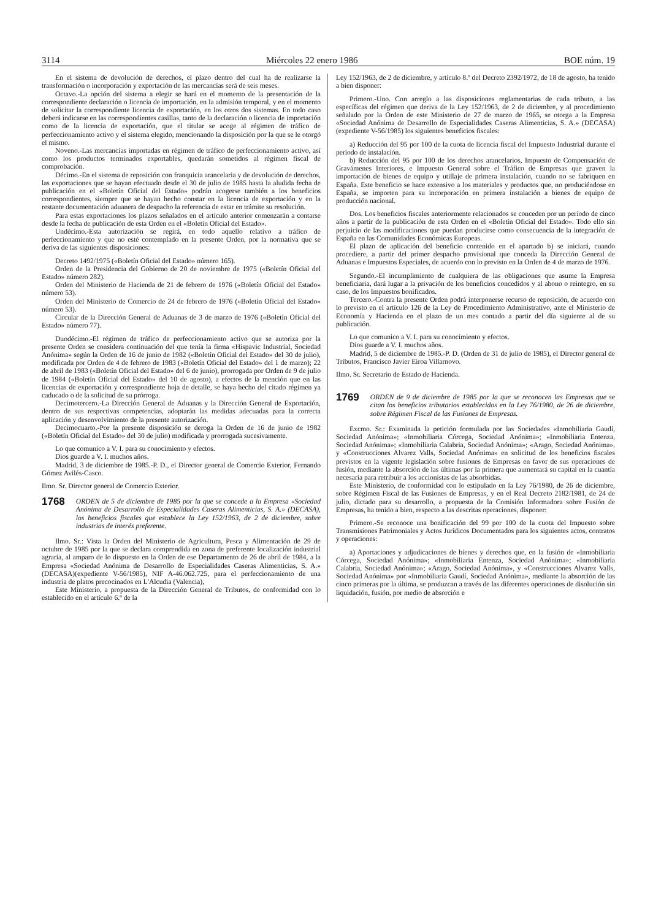3114 Miércoles 22 enero 1986 BOE núm. 19
En el sistema de devolución de derechos, el plazo dentro del cual ha de realizarse la transformación o incorporación y exportación de las mercancías será de seis meses.
Octavo.-La opción del sistema a elegir se hará en el momento de la presentación de la correspondiente declaración o licencia de importación, en la admisión temporal, y en el momento de solicitar la correspondiente licencia de exportación, en los otros dos sistemas. En todo caso deberá indicarse en las correspondientes casillas, tanto de la declaración o licencia de importación como de la licencia de exportación, que el titular se acoge al régimen de tráfico de perfeccionamiento activo y el sistema elegido, mencionando la disposición por la que se le otorgó el mismo.
Noveno.-Las mercancías importadas en régimen de tráfico de perfeccionamiento activo, así como los productos terminados exportables, quedarán sometidos al régimen fiscal de comprobación.
Décimo.-En el sistema de reposición con franquicia arancelaria y de devolución de derechos, las exportaciones que se hayan efectuado desde el 30 de julio de 1985 hasta la aludida fecha de publicación en el «Boletín Oficial del Estado» podrán acogerse también a los beneficios correspondientes, siempre que se hayan hecho constar en la licencia de exportación y en la restante documentación aduanera de despacho la referencia de estar en trámite su resolución.
Para estas exportaciones los plazos señalados en el artículo anterior comenzarán a contarse desde la fecha de publicación de esta Orden en el «Boletín Oficial del Estado».
Undécimo.-Esta autorización se regirá, en todo aquello relativo a tráfico de perfeccionamiento y que no esté contemplado en la presente Orden, por la normativa que se deriva de las siguientes disposiciones:
Decreto 1492/1975 («Boletín Oficial del Estado» número 165).
Orden de la Presidencia del Gobierno de 20 de noviembre de 1975 («Boletín Oficial del Estado» número 282).
Orden del Ministerio de Hacienda de 21 de febrero de 1976 («Boletín Oficial del Estado» número 53).
Orden del Ministerio de Comercio de 24 de febrero de 1976 («Boletín Oficial del Estado» número 53).
Circular de la Dirección General de Aduanas de 3 de marzo de 1976 («Boletín Oficial del Estado» número 77).
Duodécimo.-El régimen de tráfico de perfeccionamiento activo que se autoriza por la presente Orden se considera continuación del que tenía la firma «Hispavic Industrial, Sociedad Anónima» según la Orden de 16 de junio de 1982 («Boletín Oficial del Estado» del 30 de julio), modificada por Orden de 4 de febrero de 1983 («Boletín Oficial del Estado» del 1 de marzo); 22 de abril de 1983 («Boletín Oficial del Estado» del 6 de junio), prorrogada por Orden de 9 de julio de 1984 («Boletín Oficial del Estado» del 10 de agosto), a efectos de la mención que en las licencias de exportación y correspondiente hoja de detalle, se haya hecho del citado régimen ya caducado o de la solicitud de su prórroga.
Decimotercero.-La Dirección General de Aduanas y la Dirección General de Exportación, dentro de sus respectivas competencias, adoptarán las medidas adecuadas para la correcta aplicación y desenvolvimiento de la presente autorización.
Decimocuarto.-Por la presente disposición se deroga la Orden de 16 de junio de 1982 («Boletín Oficial del Estado» del 30 de julio) modificada y prorrogada sucesivamente.
Lo que comunico a V. I. para su conocimiento y efectos.
Dios guarde a V. I. muchos años.
Madrid, 3 de diciembre de 1985.-P. D., el Director general de Comercio Exterior, Fernando Gómez Avilés-Casco.
Ilmo. Sr. Director general de Comercio Exterior.
1768 ORDEN de 5 de diciembre de 1985 por la que se concede a la Empresa «Sociedad Anónima de Desarrollo de Especialidades Caseras Alimenticias, S. A.» (DECASA), los beneficios fiscales que establece la Ley 152/1963, de 2 de diciembre, sobre industrias de interés preferente.
Ilmo. Sr.: Vista la Orden del Ministerio de Agricultura, Pesca y Alimentación de 29 de octubre de 1985 por la que se declara comprendida en zona de preferente localización industrial agraria, al amparo de lo dispuesto en la Orden de ese Departamento de 26 de abril de 1984, a la Empresa «Sociedad Anónima de Desarrollo de Especialidades Caseras Alimenticias, S. A.» (DECASA)(expediente V-56/1985), NIF A-46.062.725, para el perfeccionamiento de una industria de platos precocinados en L'Alcudia (Valencia),
Este Ministerio, a propuesta de la Dirección General de Tributos, de conformidad con lo establecido en el artículo 6.º de la
Ley 152/1963, de 2 de diciembre, y artículo 8.º del Decreto 2392/1972, de 18 de agosto, ha tenido a bien disponer:
Primero.-Uno. Con arreglo a las disposiciones reglamentarias de cada tributo, a las específicas del régimen que deriva de la Ley 152/1963, de 2 de diciembre, y al procedimiento señalado por la Orden de este Ministerio de 27 de marzo de 1965, se otorga a la Empresa «Sociedad Anónima de Desarrollo de Especialidades Caseras Alimenticias, S. A.» (DECASA)(expediente V-56/1985) los siguientes beneficios fiscales:
a) Reducción del 95 por 100 de la cuota de licencia fiscal del Impuesto Industrial durante el período de instalación.
b) Reducción del 95 por 100 de los derechos arancelarios, Impuesto de Compensación de Gravámenes Interiores, e Impuesto General sobre el Tráfico de Empresas que graven la importación de bienes de equipo y utillaje de primera instalación, cuando no se fabriquen en España. Este beneficio se hace extensivo a los materiales y productos que, no produciéndose en España, se importen para su incorporación en primera instalación a bienes de equipo de producción nacional.
Dos. Los beneficios fiscales anteriormente relacionados se conceden por un período de cinco años a partir de la publicación de esta Orden en el «Boletín Oficial del Estado». Todo ello sin perjuicio de las modificaciones que puedan producirse como consecuencia de la integración de España en las Comunidades Económicas Europeas.
El plazo de aplicación del beneficio contenido en el apartado b) se iniciará, cuando procediere, a partir del primer despacho provisional que conceda la Dirección General de Aduanas e Impuestos Especiales, de acuerdo con lo previsto en la Orden de 4 de marzo de 1976.
Segundo.-El incumplimiento de cualquiera de las obligaciones que asume la Empresa beneficiaria, dará lugar a la privación de los beneficios concedidos y al abono o reintegro, en su caso, de los Impuestos bonificados.
Tercero.-Contra la presente Orden podrá interponerse recurso de reposición, de acuerdo con lo previsto en el artículo 126 de la Ley de Procedimiento Administrativo, ante el Ministerio de Economía y Hacienda en el plazo de un mes contado a partir del día siguiente al de su publicación.
Lo que comunico a V. I. para su conocimiento y efectos.
Dios guarde a V. I. muchos años.
Madrid, 5 de diciembre de 1985.-P. D. (Orden de 31 de julio de 1985), el Director general de Tributos, Francisco Javier Eiroa Villarnovo.
Ilmo. Sr. Secretario de Estado de Hacienda.
1769 ORDEN de 9 de diciembre de 1985 por la que se reconocen las Empresas que se citan los beneficios tributarios establecidos en la Ley 76/1980, de 26 de diciembre, sobre Régimen Fiscal de las Fusiones de Empresas.
Excmo. Sr.: Examinada la petición formulada por las Sociedades «Inmobiliaria Gaudí, Sociedad Anónima»; «Inmobiliaria Córcega, Sociedad Anónima»; «Inmobiliaria Entenza, Sociedad Anónima»; «Inmobiliaria Calabria, Sociedad Anónima»; «Arago, Sociedad Anónima», y «Construcciones Alvarez Valls, Sociedad Anónima» en solicitud de los beneficios fiscales previstos en la vigente legislación sobre fusiones de Empresas en favor de sus operaciones de fusión, mediante la absorción de las últimas por la primera que aumentará su capital en la cuantía necesaria para retribuir a los accionistas de las absorbidas.
Este Ministerio, de conformidad con lo estipulado en la Ley 76/1980, de 26 de diciembre, sobre Régimen Fiscal de las Fusiones de Empresas, y en el Real Decreto 2182/1981, de 24 de julio, dictado para su desarrollo, a propuesta de la Comisión Informadora sobre Fusión de Empresas, ha tenido a bien, respecto a las descritas operaciones, disponer:
Primero.-Se reconoce una bonificación del 99 por 100 de la cuota del Impuesto sobre Transmisiones Patrimoniales y Actos Jurídicos Documentados para los siguientes actos, contratos y operaciones:
a) Aportaciones y adjudicaciones de bienes y derechos que, en la fusión de «Inmobiliaria Córcega, Sociedad Anónima»; «Inmobiliaria Entenza, Sociedad Anónima»; «Inmobiliaria Calabria, Sociedad Anónima»; «Arago, Sociedad Anónima», y «Construcciones Alvarez Valls, Sociedad Anónima» por «Inmobiliaria Gaudí, Sociedad Anónima», mediante la absorción de las cinco primeras por la última, se produzcan a través de las diferentes operaciones de disolución sin liquidación, fusión, por medio de absorción e